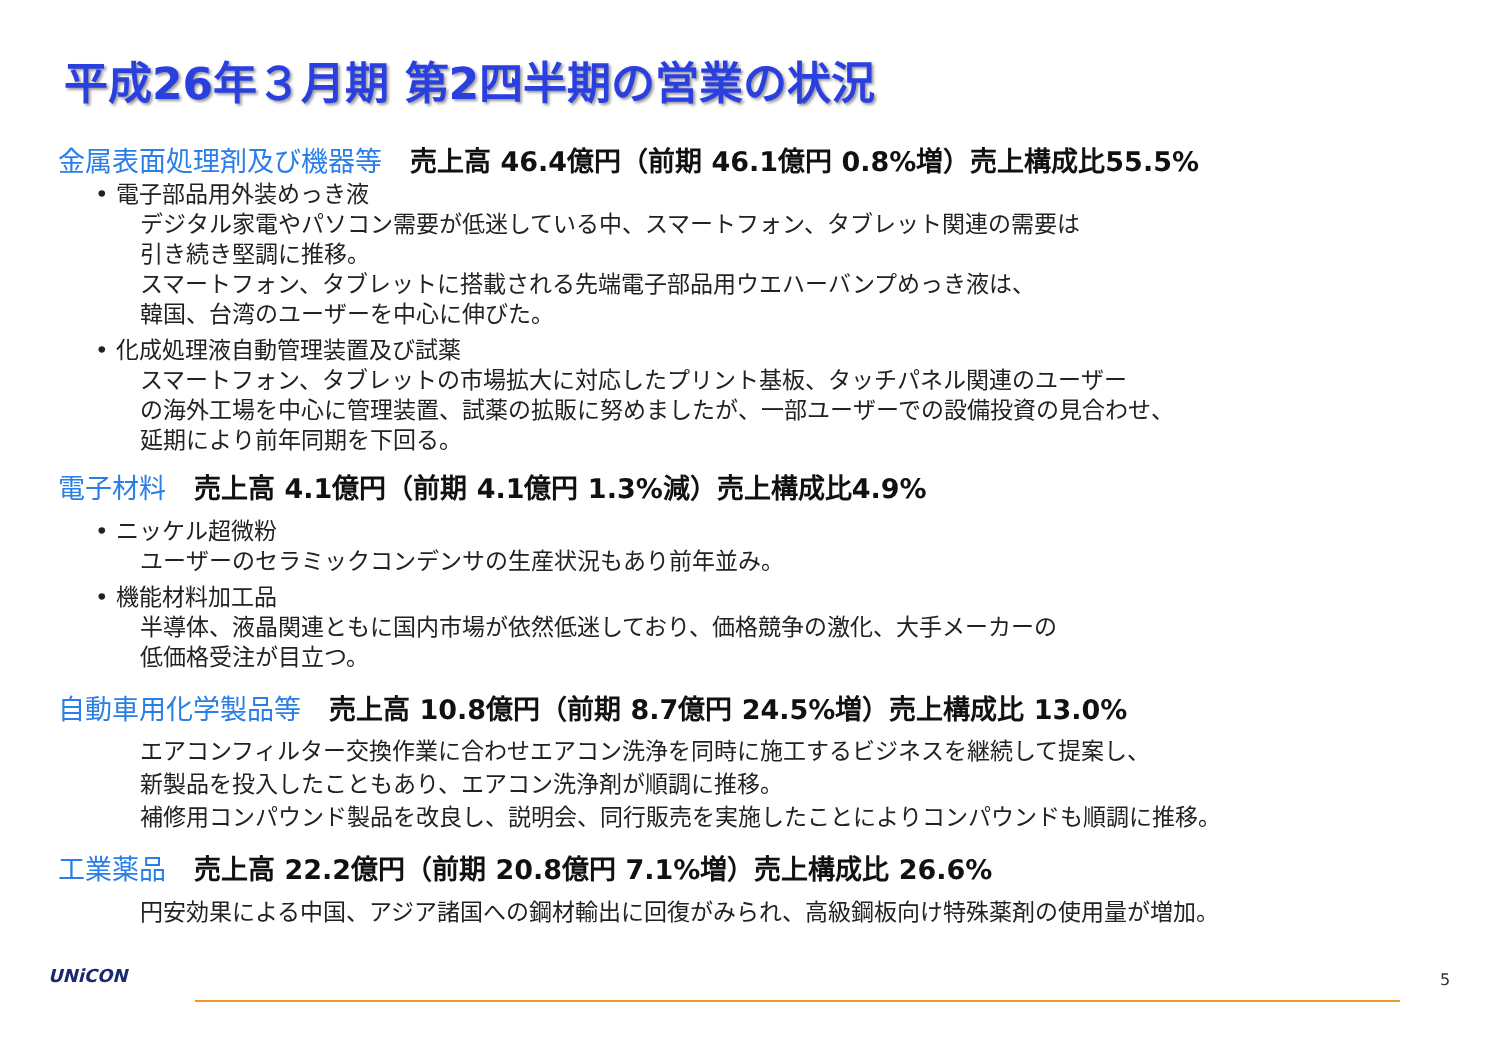平成26年３月期 第2四半期の営業の状況
金属表面処理剤及び機器等 売上高 46.4億円（前期 46.1億円 0.8%増）売上構成比55.5%
• 電子部品用外装めっき液
デジタル家電やパソコン需要が低迷している中、スマートフォン、タブレット関連の需要は
引き続き堅調に推移。
スマートフォン、タブレットに搭載される先端電子部品用ウエハーバンプめっき液は、
韓国、台湾のユーザーを中心に伸びた。
• 化成処理液自動管理装置及び試薬
スマートフォン、タブレットの市場拡大に対応したプリント基板、タッチパネル関連のユーザー
の海外工場を中心に管理装置、試薬の拡販に努めましたが、一部ユーザーでの設備投資の見合わせ、
延期により前年同期を下回る。
電子材料 売上高 4.1億円（前期 4.1億円 1.3%減）売上構成比4.9%
• ニッケル超微粉
ユーザーのセラミックコンデンサの生産状況もあり前年並み。
• 機能材料加工品
半導体、液晶関連ともに国内市場が依然低迷しており、価格競争の激化、大手メーカーの
低価格受注が目立つ。
自動車用化学製品等 売上高 10.8億円（前期 8.7億円 24.5%増）売上構成比 13.0%
エアコンフィルター交換作業に合わせエアコン洗浄を同時に施工するビジネスを継続して提案し、
新製品を投入したこともあり、エアコン洗浄剤が順調に推移。
補修用コンパウンド製品を改良し、説明会、同行販売を実施したことによりコンパウンドも順調に推移。
工業薬品 売上高 22.2億円（前期 20.8億円 7.1%増）売上構成比 26.6%
円安効果による中国、アジア諸国への鋼材輸出に回復がみられ、高級鋼板向け特殊薬剤の使用量が増加。
UNiCON 5